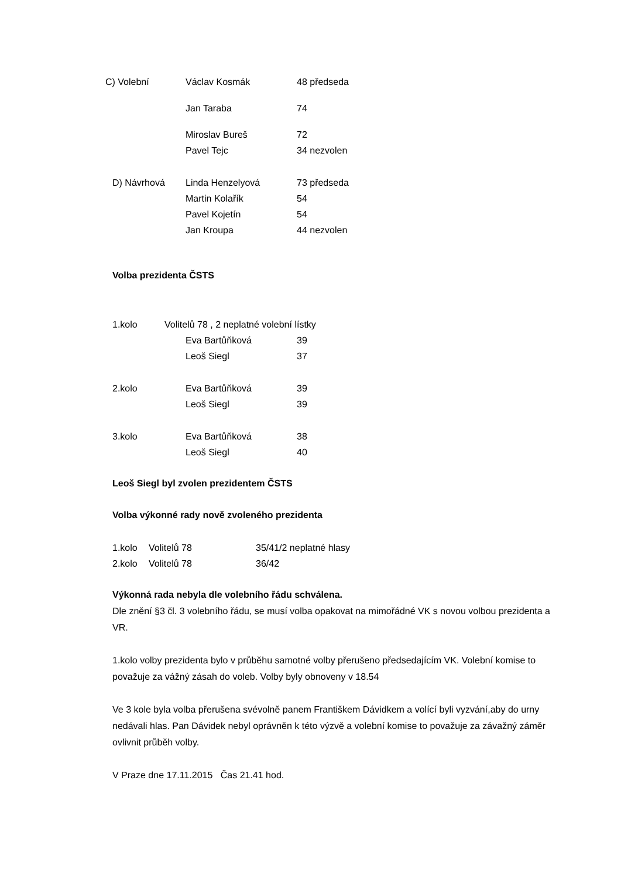C) Volební Václav Kosmák 48 předseda
Jan Taraba 74
Miroslav Bureš 72
Pavel Tejc 34 nezvolen
D) Návrhová Linda Henzelyová 73 předseda
Martin Kolařík 54
Pavel Kojetín 54
Jan Kroupa 44 nezvolen
Volba prezidenta ČSTS
1.kolo Volitelů 78 , 2 neplatné volební lístky
Eva Bartůňková 39
Leoš Siegl 37
2.kolo Eva Bartůňková 39
Leoš Siegl 39
3.kolo Eva Bartůňková 38
Leoš Siegl 40
Leoš Siegl byl zvolen prezidentem ČSTS
Volba výkonné rady nově zvoleného prezidenta
1.kolo Volitelů 78 35/41/2 neplatné hlasy
2.kolo Volitelů 78 36/42
Výkonná rada nebyla dle volebního řádu schválena.
Dle znění §3 čl. 3 volebního řádu, se musí volba opakovat na mimořádné VK s novou volbou prezidenta a VR.
1.kolo volby prezidenta bylo v průběhu samotné volby přerušeno předsedajícím VK. Volební komise to považuje za vážný zásah do voleb. Volby byly obnoveny v 18.54
Ve 3 kole byla volba přerušena svévolně panem Františkem Dávidkem a volící byli vyzvání,aby do urny nedávali hlas. Pan Dávidek nebyl oprávněn k této výzvě a volební komise to považuje za závažný záměr ovlivnit průběh volby.
V Praze dne 17.11.2015 Čas 21.41 hod.